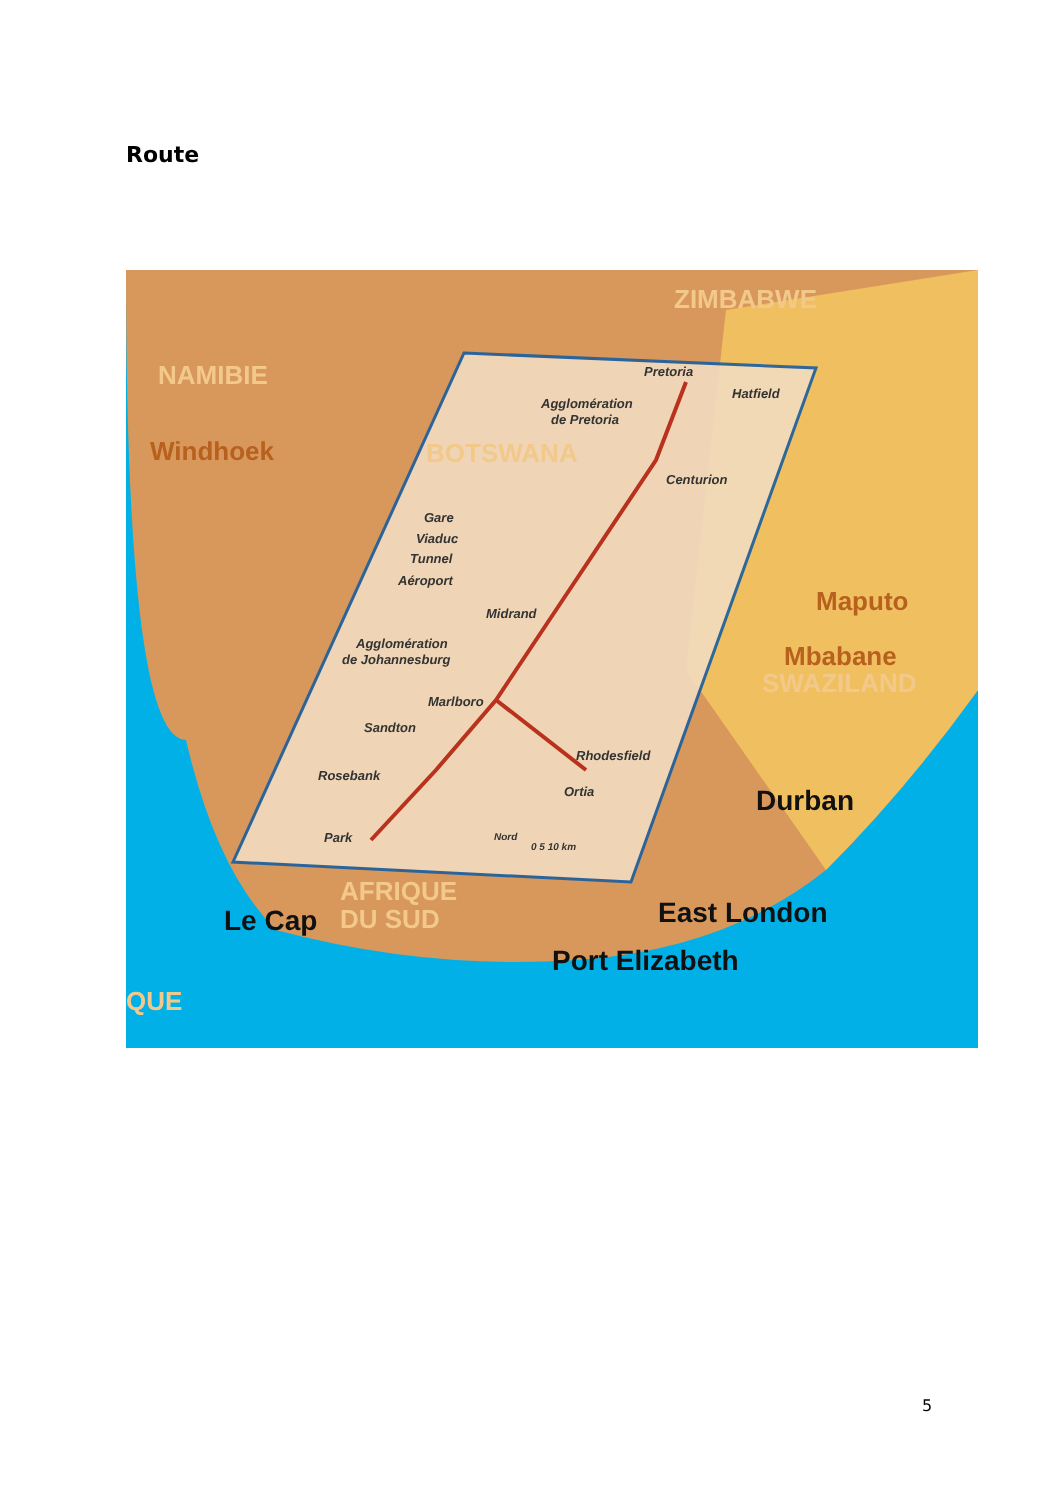Route
NAMIBIE
ZIMBABWE
BOTSWANA
AFRIQUE
DU SUD
QUE
SWAZILAND
Windhoek
Maputo
Mbabane
Le Cap
Durban
East London
Port Elizabeth
Pretoria
Hatfield
Agglomération
de Pretoria
Centurion
Gare
Viaduc
Tunnel
Aéroport
Midrand
Agglomération
de Johannesburg
Marlboro
Sandton
Rhodesfield
Rosebank
Ortia
Park
Nord
0 5 10 km
5